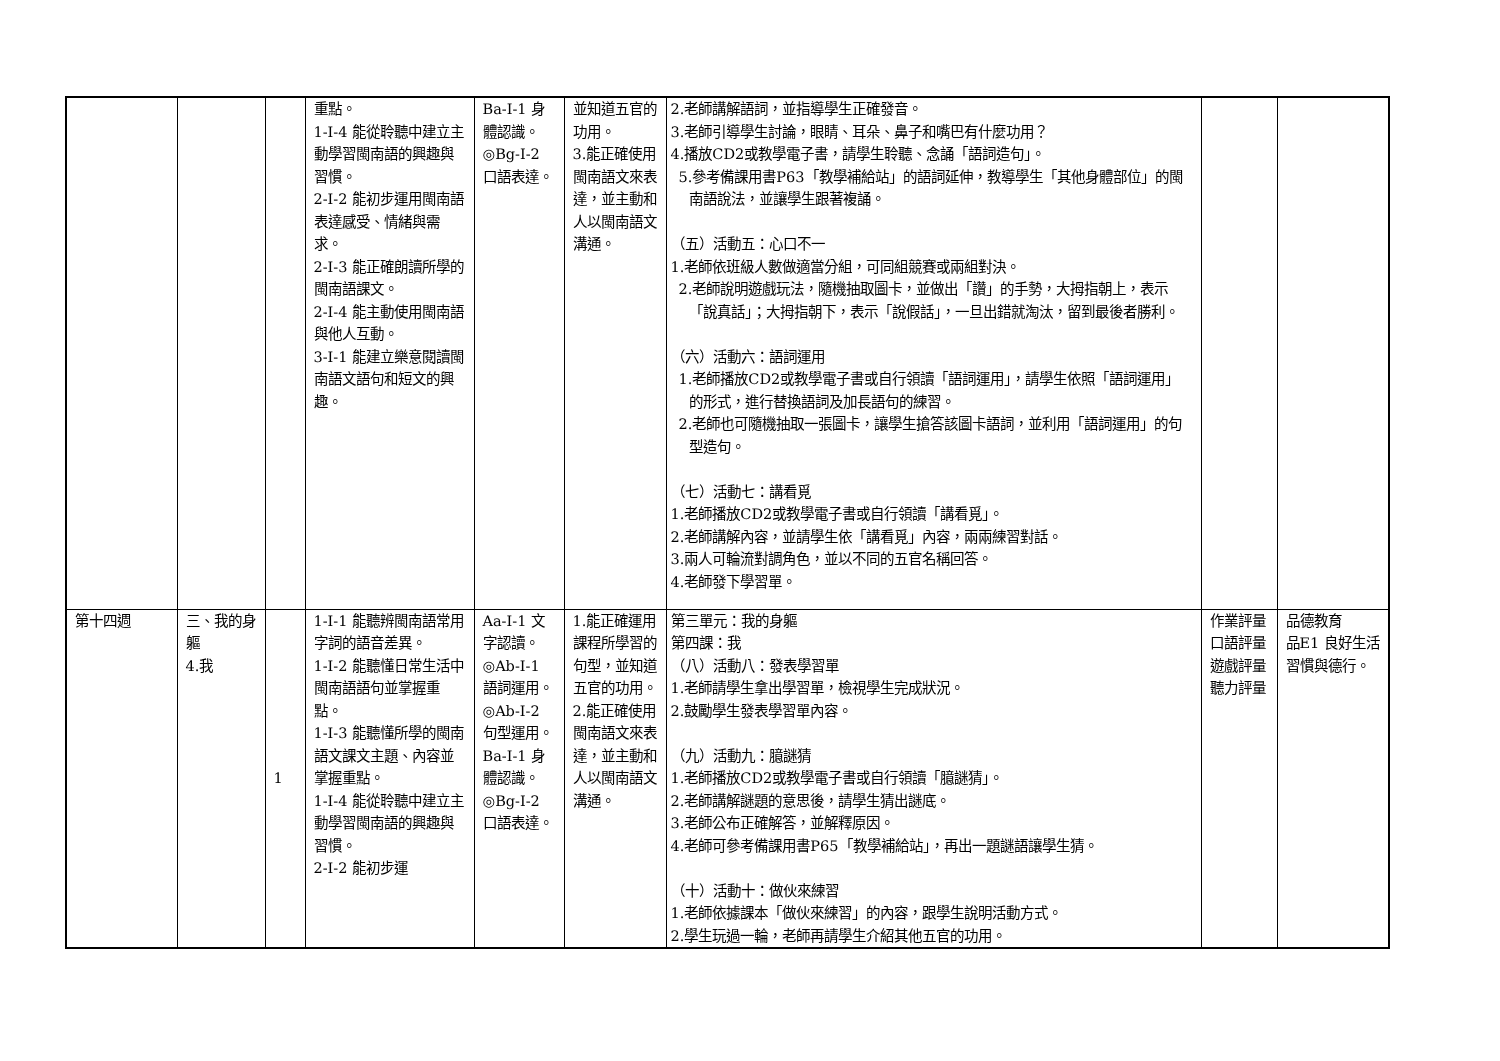| | | | 重點。 1-Ⅰ-4 能從聆聽中建立主動學習閩南語的興趣與習慣。 2-Ⅰ-2 能初步運用閩南語表達感受、情緒與需求。 2-Ⅰ-3 能正確朗讀所學的閩南語課文。 2-Ⅰ-4 能主動使用閩南語與他人互動。 3-Ⅰ-1 能建立樂意閱讀閩南語文語句和短文的興趣。 | Ba-Ⅰ-1 身體認識。 ◎Bg-Ⅰ-2 口語表達。 | 並知道五官的功用。 3.能正確使用閩南語文來表達，並主動和人以閩南語文溝通。 | 2.老師講解語詞，並指導學生正確發音。 3.老師引導學生討論，眼睛、耳朵、鼻子和嘴巴有什麼功用？ 4.播放CD2或教學電子書，請學生聆聽、念誦「語詞造句」。 5.參考備課用書P63「教學補給站」的語詞延伸，教導學生「其他身體部位」的閩南語說法，並讓學生跟著複誦。 （五）活動五：心口不一 1.老師依班級人數做適當分組，可同組競賽或兩組對決。 2.老師說明遊戲玩法，隨機抽取圖卡，並做出「讚」的手勢，大拇指朝上，表示「說真話」；大拇指朝下，表示「說假話」，一旦出錯就淘汰，留到最後者勝利。 （六）活動六：語詞運用 1.老師播放CD2或教學電子書或自行領讀「語詞運用」，請學生依照「語詞運用」的形式，進行替換語詞及加長語句的練習。 2.老師也可隨機抽取一張圖卡，讓學生搶答該圖卡語詞，並利用「語詞運用」的句型造句。 （七）活動七：講看覓 1.老師播放CD2或教學電子書或自行領讀「講看覓」。 2.老師講解內容，並請學生依「講看覓」內容，兩兩練習對話。 3.兩人可輪流對調角色，並以不同的五官名稱回答。 4.老師發下學習單。 | | |
| 第十四週 | 三、我的身軀 4.我 | 1 | 1-Ⅰ-1 能聽辨閩南語常用字詞的語音差異。 1-Ⅰ-2 能聽懂日常生活中閩南語語句並掌握重點。 1-Ⅰ-3 能聽懂所學的閩南語文課文主題、內容並掌握重點。 1-Ⅰ-4 能從聆聽中建立主動學習閩南語的興趣與習慣。 2-Ⅰ-2 能初步運 | Aa-Ⅰ-1 文字認讀。 ◎Ab-Ⅰ-1 語詞運用。 ◎Ab-Ⅰ-2 句型運用。 Ba-Ⅰ-1 身體認識。 ◎Bg-Ⅰ-2 口語表達。 | 1.能正確運用課程所學習的句型，並知道五官的功用。 2.能正確使用閩南語文來表達，並主動和人以閩南語文溝通。 | 第三單元：我的身軀 第四課：我 （八）活動八：發表學習單 1.老師請學生拿出學習單，檢視學生完成狀況。 2.鼓勵學生發表學習單內容。 （九）活動九：臆謎猜 1.老師播放CD2或教學電子書或自行領讀「臆謎猜」。 2.老師講解謎題的意思後，請學生猜出謎底。 3.老師公布正確解答，並解釋原因。 4.老師可參考備課用書P65「教學補給站」，再出一題謎語讓學生猜。 （十）活動十：做伙來練習 1.老師依據課本「做伙來練習」的內容，跟學生說明活動方式。 2.學生玩過一輪，老師再請學生介紹其他五官的功用。 | 作業評量 口語評量 遊戲評量 聽力評量 | 品德教育 品E1 良好生活習慣與德行。 |